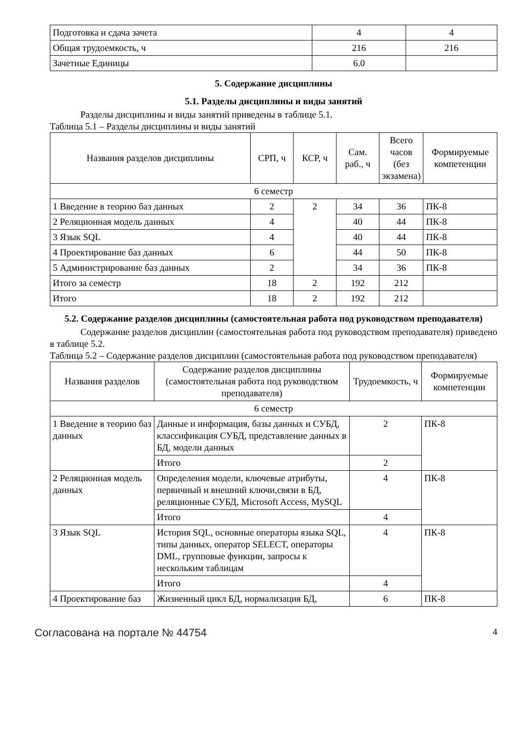| Подготовка и сдача зачета | 4 | 4 |
| Общая трудоемкость, ч | 216 | 216 |
| Зачетные Единицы | 6.0 | |
5. Содержание дисциплины
5.1. Разделы дисциплины и виды занятий
Разделы дисциплины и виды занятий приведены в таблице 5.1.
Таблица 5.1 – Разделы дисциплины и виды занятий
| Названия разделов дисциплины | СРП, ч | КСР, ч | Сам. раб., ч | Всего часов (без экзамена) | Формируемые компетенции |
| --- | --- | --- | --- | --- | --- |
| 6 семестр | | | | | |
| 1 Введение в теорию баз данных | 2 | 2 | 34 | 36 | ПК-8 |
| 2 Реляционная модель данных | 4 | | 40 | 44 | ПК-8 |
| 3 Язык SQL | 4 | | 40 | 44 | ПК-8 |
| 4 Проектирование баз данных | 6 | | 44 | 50 | ПК-8 |
| 5 Администрирование баз данных | 2 | | 34 | 36 | ПК-8 |
| Итого за семестр | 18 | 2 | 192 | 212 | |
| Итого | 18 | 2 | 192 | 212 | |
5.2. Содержание разделов дисциплины (самостоятельная работа под руководством преподавателя)
Содержание разделов дисциплин (самостоятельная работа под руководством преподавателя) приведено в таблице 5.2.
Таблица 5.2 – Содержание разделов дисциплин (самостоятельная работа под руководством преподавателя)
| Названия разделов | Содержание разделов дисциплины (самостоятельная работа под руководством преподавателя) | Трудоемкость, ч | Формируемые компетенции |
| --- | --- | --- | --- |
| 6 семестр | | | |
| 1 Введение в теорию баз данных | Данные и информация, базы данных и СУБД, классификация СУБД, представление данных в БД, модели данных | 2 | ПК-8 |
| | Итого | 2 | |
| 2 Реляционная модель данных | Определения модели, ключевые атрибуты, первичный и внешний ключи,связи в БД, реляционные СУБД, Microsoft Access, MySQL | 4 | ПК-8 |
| | Итого | 4 | |
| 3 Язык SQL | История SQL, основные операторы языка SQL, типы данных, оператор SELECT, операторы DML, групповые функции, запросы к нескольким таблицам | 4 | ПК-8 |
| | Итого | 4 | |
| 4 Проектирование баз | Жизненный цикл БД, нормализация БД, | 6 | ПК-8 |
Согласована на портале № 44754 4